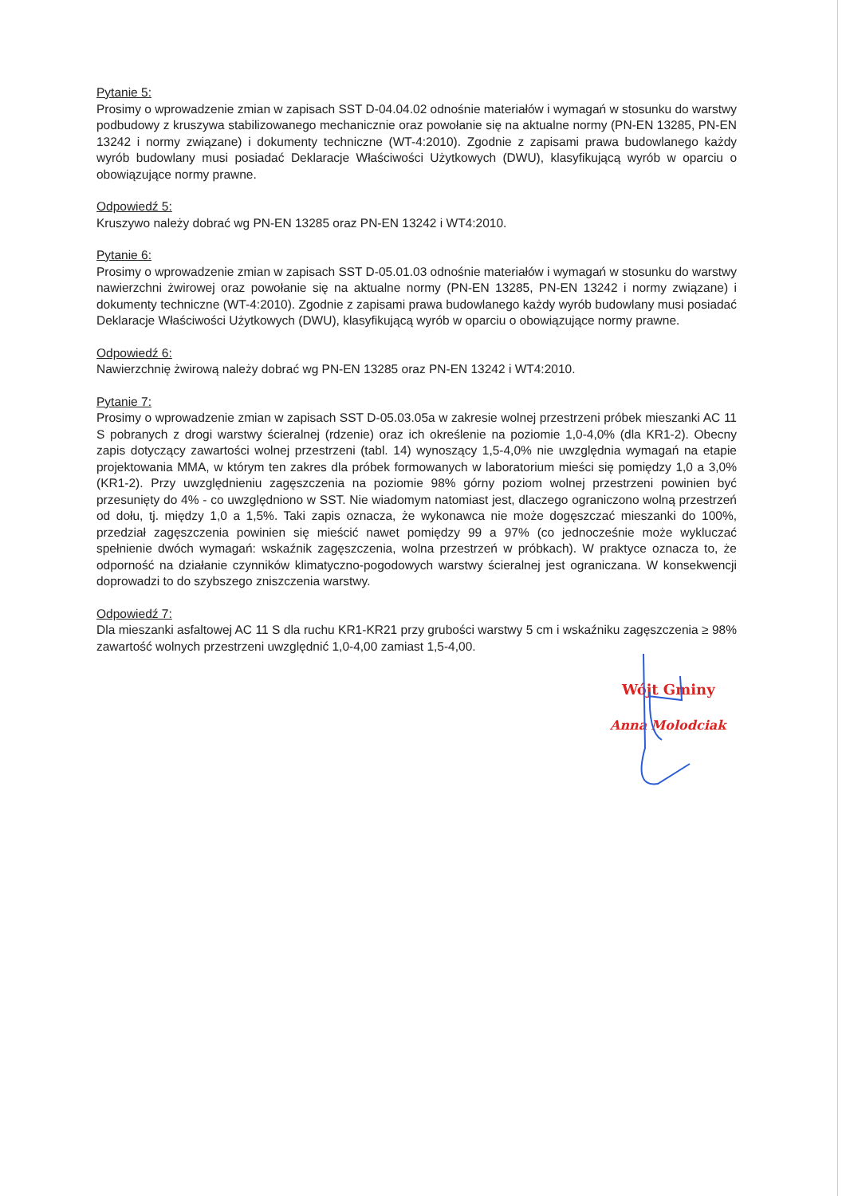Pytanie 5:
Prosimy o wprowadzenie zmian w zapisach SST D-04.04.02 odnośnie materiałów i wymagań w stosunku do warstwy podbudowy z kruszywa stabilizowanego mechanicznie oraz powołanie się na aktualne normy (PN-EN 13285, PN-EN 13242 i normy związane) i dokumenty techniczne (WT-4:2010). Zgodnie z zapisami prawa budowlanego każdy wyrób budowlany musi posiadać Deklaracje Właściwości Użytkowych (DWU), klasyfikującą wyrób w oparciu o obowiązujące normy prawne.
Odpowiedź 5:
Kruszywo należy dobrać wg PN-EN 13285 oraz PN-EN 13242 i WT4:2010.
Pytanie 6:
Prosimy o wprowadzenie zmian w zapisach SST D-05.01.03 odnośnie materiałów i wymagań w stosunku do warstwy nawierzchni żwirowej oraz powołanie się na aktualne normy (PN-EN 13285, PN-EN 13242 i normy związane) i dokumenty techniczne (WT-4:2010). Zgodnie z zapisami prawa budowlanego każdy wyrób budowlany musi posiadać Deklaracje Właściwości Użytkowych (DWU), klasyfikującą wyrób w oparciu o obowiązujące normy prawne.
Odpowiedź 6:
Nawierzchnię żwirową należy dobrać wg PN-EN 13285 oraz PN-EN 13242 i WT4:2010.
Pytanie 7:
Prosimy o wprowadzenie zmian w zapisach SST D-05.03.05a w zakresie wolnej przestrzeni próbek mieszanki AC 11 S pobranych z drogi warstwy ścieralnej (rdzenie) oraz ich określenie na poziomie 1,0-4,0% (dla KR1-2). Obecny zapis dotyczący zawartości wolnej przestrzeni (tabl. 14) wynoszący 1,5-4,0% nie uwzględnia wymagań na etapie projektowania MMA, w którym ten zakres dla próbek formowanych w laboratorium mieści się pomiędzy 1,0 a 3,0% (KR1-2). Przy uwzględnieniu zagęszczenia na poziomie 98% górny poziom wolnej przestrzeni powinien być przesunięty do 4% - co uwzględniono w SST. Nie wiadomym natomiast jest, dlaczego ograniczono wolną przestrzeń od dołu, tj. między 1,0 a 1,5%. Taki zapis oznacza, że wykonawca nie może dogęszczać mieszanki do 100%, przedział zagęszczenia powinien się mieścić nawet pomiędzy 99 a 97% (co jednocześnie może wykluczać spełnienie dwóch wymagań: wskaźnik zagęszczenia, wolna przestrzeń w próbkach). W praktyce oznacza to, że odporność na działanie czynników klimatyczno-pogodowych warstwy ścieralnej jest ograniczana. W konsekwencji doprowadzi to do szybszego zniszczenia warstwy.
Odpowiedź 7:
Dla mieszanki asfaltowej AC 11 S dla ruchu KR1-KR21 przy grubości warstwy 5 cm i wskaźniku zagęszczenia ≥ 98% zawartość wolnych przestrzeni uwzględnić 1,0-4,00 zamiast 1,5-4,00.
Wójt Gminy
Anna Molodciak